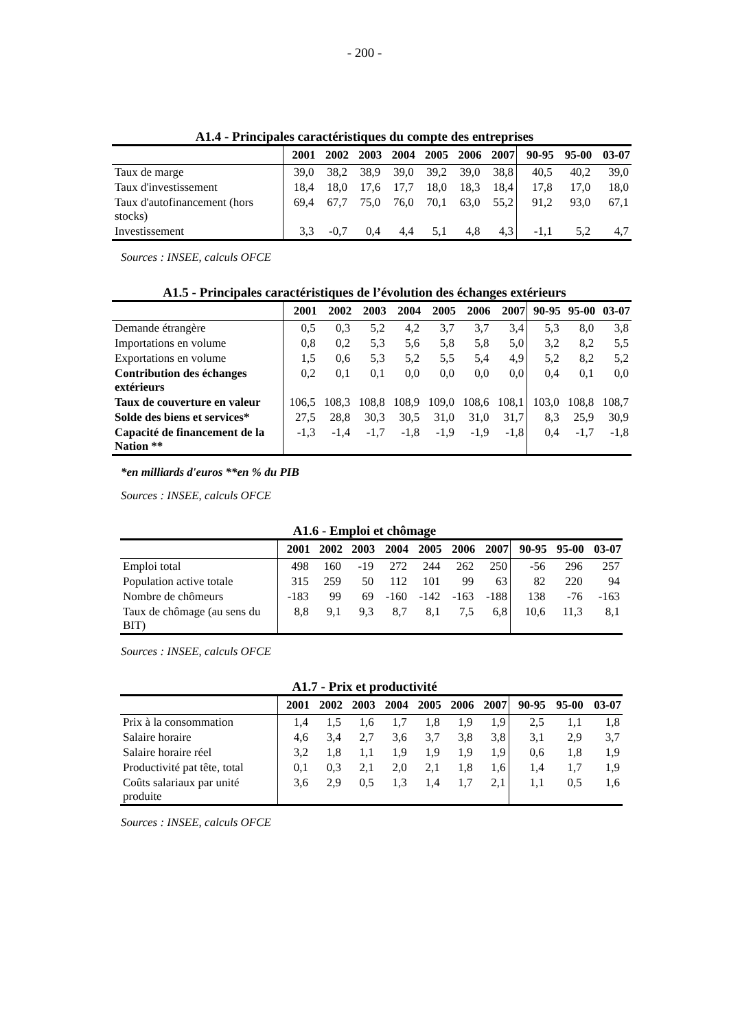- 200 -
A1.4 - Principales caractéristiques du compte des entreprises
| | 2001 | 2002 | 2003 | 2004 | 2005 | 2006 | 2007 | 90-95 | 95-00 | 03-07 |
| --- | --- | --- | --- | --- | --- | --- | --- | --- | --- | --- |
| Taux de marge | 39,0 | 38,2 | 38,9 | 39,0 | 39,2 | 39,0 | 38,8 | 40,5 | 40,2 | 39,0 |
| Taux d'investissement | 18,4 | 18,0 | 17,6 | 17,7 | 18,0 | 18,3 | 18,4 | 17,8 | 17,0 | 18,0 |
| Taux d'autofinancement (hors stocks) | 69,4 | 67,7 | 75,0 | 76,0 | 70,1 | 63,0 | 55,2 | 91,2 | 93,0 | 67,1 |
| Investissement | 3,3 | -0,7 | 0,4 | 4,4 | 5,1 | 4,8 | 4,3 | -1,1 | 5,2 | 4,7 |
Sources : INSEE, calculs OFCE
A1.5 - Principales caractéristiques de l’évolution des échanges extérieurs
| | 2001 | 2002 | 2003 | 2004 | 2005 | 2006 | 2007 | 90-95 | 95-00 | 03-07 |
| --- | --- | --- | --- | --- | --- | --- | --- | --- | --- | --- |
| Demande étrangère | 0,5 | 0,3 | 5,2 | 4,2 | 3,7 | 3,7 | 3,4 | 5,3 | 8,0 | 3,8 |
| Importations en volume | 0,8 | 0,2 | 5,3 | 5,6 | 5,8 | 5,8 | 5,0 | 3,2 | 8,2 | 5,5 |
| Exportations en volume | 1,5 | 0,6 | 5,3 | 5,2 | 5,5 | 5,4 | 4,9 | 5,2 | 8,2 | 5,2 |
| Contribution des échanges extérieurs | 0,2 | 0,1 | 0,1 | 0,0 | 0,0 | 0,0 | 0,0 | 0,4 | 0,1 | 0,0 |
| Taux de couverture en valeur | 106,5 | 108,3 | 108,8 | 108,9 | 109,0 | 108,6 | 108,1 | 103,0 | 108,8 | 108,7 |
| Solde des biens et services* | 27,5 | 28,8 | 30,3 | 30,5 | 31,0 | 31,0 | 31,7 | 8,3 | 25,9 | 30,9 |
| Capacité de financement de la Nation ** | -1,3 | -1,4 | -1,7 | -1,8 | -1,9 | -1,9 | -1,8 | 0,4 | -1,7 | -1,8 |
*en milliards d'euros **en % du PIB
Sources : INSEE, calculs OFCE
A1.6 - Emploi et chômage
| | 2001 | 2002 | 2003 | 2004 | 2005 | 2006 | 2007 | 90-95 | 95-00 | 03-07 |
| --- | --- | --- | --- | --- | --- | --- | --- | --- | --- | --- |
| Emploi total | 498 | 160 | -19 | 272 | 244 | 262 | 250 | -56 | 296 | 257 |
| Population active totale | 315 | 259 | 50 | 112 | 101 | 99 | 63 | 82 | 220 | 94 |
| Nombre de chômeurs | -183 | 99 | 69 | -160 | -142 | -163 | -188 | 138 | -76 | -163 |
| Taux de chômage (au sens du BIT) | 8,8 | 9,1 | 9,3 | 8,7 | 8,1 | 7,5 | 6,8 | 10,6 | 11,3 | 8,1 |
Sources : INSEE, calculs OFCE
A1.7 - Prix et productivité
| | 2001 | 2002 | 2003 | 2004 | 2005 | 2006 | 2007 | 90-95 | 95-00 | 03-07 |
| --- | --- | --- | --- | --- | --- | --- | --- | --- | --- | --- |
| Prix à la consommation | 1,4 | 1,5 | 1,6 | 1,7 | 1,8 | 1,9 | 1,9 | 2,5 | 1,1 | 1,8 |
| Salaire horaire | 4,6 | 3,4 | 2,7 | 3,6 | 3,7 | 3,8 | 3,8 | 3,1 | 2,9 | 3,7 |
| Salaire horaire réel | 3,2 | 1,8 | 1,1 | 1,9 | 1,9 | 1,9 | 1,9 | 0,6 | 1,8 | 1,9 |
| Productivité pat tête, total | 0,1 | 0,3 | 2,1 | 2,0 | 2,1 | 1,8 | 1,6 | 1,4 | 1,7 | 1,9 |
| Coûts salariaux par unité produite | 3,6 | 2,9 | 0,5 | 1,3 | 1,4 | 1,7 | 2,1 | 1,1 | 0,5 | 1,6 |
Sources : INSEE, calculs OFCE